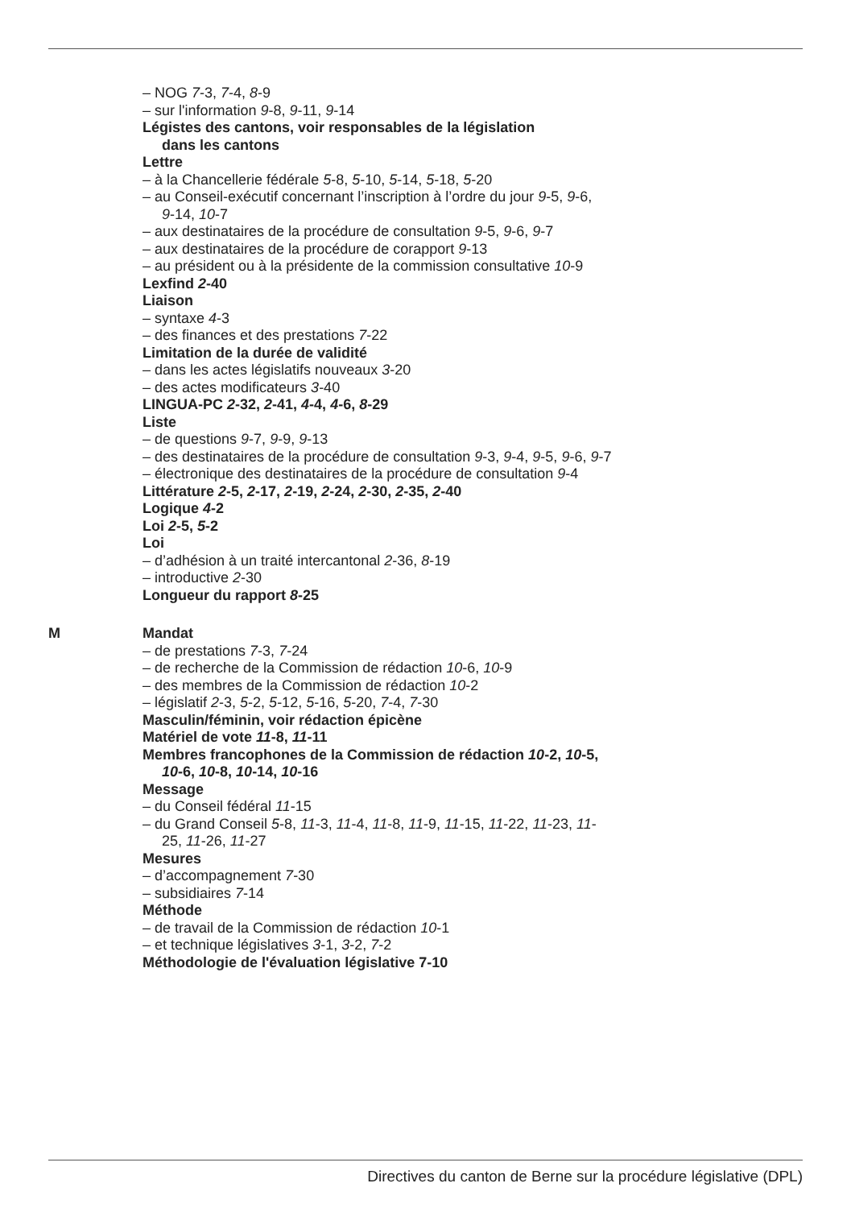– NOG 7-3, 7-4, 8-9
– sur l'information 9-8, 9-11, 9-14
Légistes des cantons, voir responsables de la législation
dans les cantons
Lettre
– à la Chancellerie fédérale 5-8, 5-10, 5-14, 5-18, 5-20
– au Conseil-exécutif concernant l’inscription à l’ordre du jour 9-5, 9-6,
9-14, 10-7
– aux destinataires de la procédure de consultation 9-5, 9-6, 9-7
– aux destinataires de la procédure de corapport 9-13
– au président ou à la présidente de la commission consultative 10-9
Lexfind 2-40
Liaison
– syntaxe 4-3
– des finances et des prestations 7-22
Limitation de la durée de validité
– dans les actes législatifs nouveaux 3-20
– des actes modificateurs 3-40
LINGUA-PC 2-32, 2-41, 4-4, 4-6, 8-29
Liste
– de questions 9-7, 9-9, 9-13
– des destinataires de la procédure de consultation 9-3, 9-4, 9-5, 9-6, 9-7
– électronique des destinataires de la procédure de consultation 9-4
Littérature 2-5, 2-17, 2-19, 2-24, 2-30, 2-35, 2-40
Logique 4-2
Loi 2-5, 5-2
Loi
– d’adhésion à un traité intercantonal 2-36, 8-19
– introductive 2-30
Longueur du rapport 8-25
M
Mandat
– de prestations 7-3, 7-24
– de recherche de la Commission de rédaction 10-6, 10-9
– des membres de la Commission de rédaction 10-2
– législatif 2-3, 5-2, 5-12, 5-16, 5-20, 7-4, 7-30
Masculin/féminin, voir rédaction épicène
Matériel de vote 11-8, 11-11
Membres francophones de la Commission de rédaction 10-2, 10-5,
10-6, 10-8, 10-14, 10-16
Message
– du Conseil fédéral 11-15
– du Grand Conseil 5-8, 11-3, 11-4, 11-8, 11-9, 11-15, 11-22, 11-23, 11-
25, 11-26, 11-27
Mesures
– d’accompagnement 7-30
– subsidiaires 7-14
Méthode
– de travail de la Commission de rédaction 10-1
– et technique législatives 3-1, 3-2, 7-2
Méthodologie de l'évaluation législative 7-10
Directives du canton de Berne sur la procédure législative (DPL)